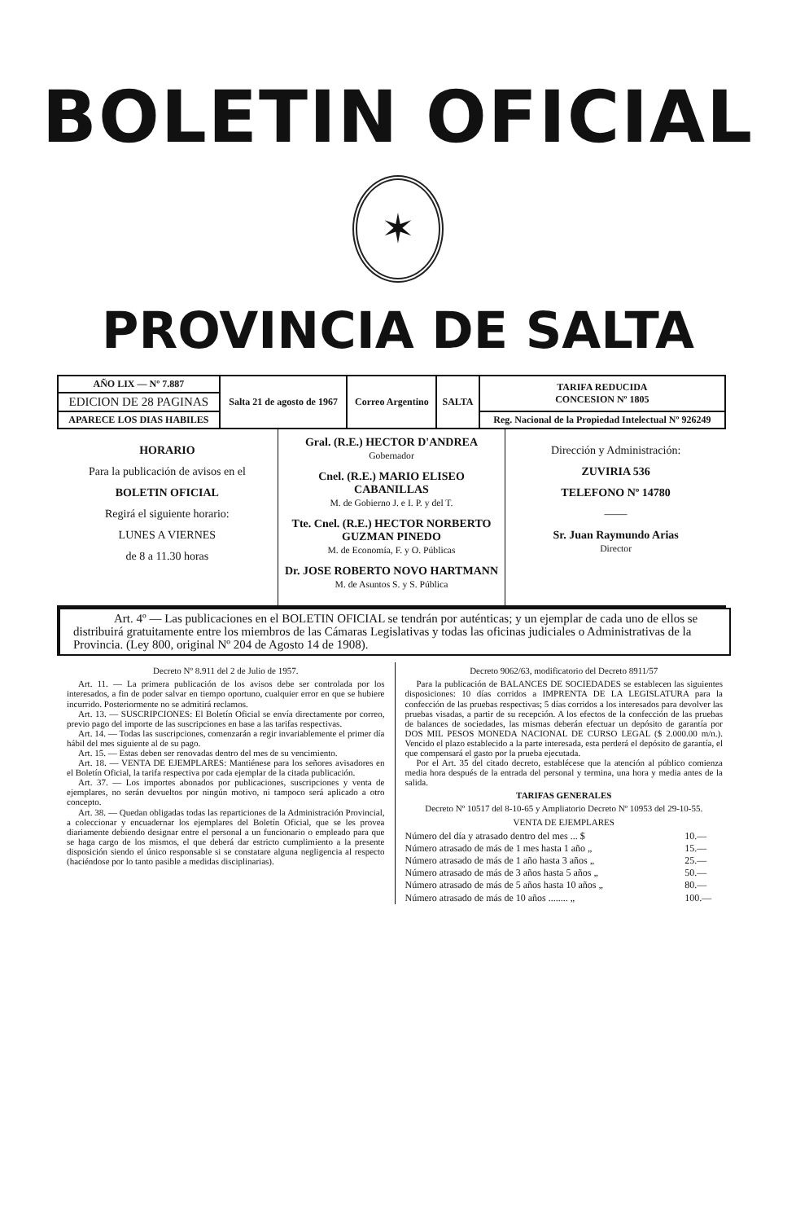BOLETIN OFICIAL
✶
PROVINCIA DE SALTA
| AÑO LIX — Nº 7.887 | Salta 21 de agosto de 1967 | Correo Argentino | SALTA | TARIFA REDUCIDA CONCESION Nº 1805 |
| EDICION DE 28 PAGINAS | | | | |
| APARECE LOS DIAS HABILES | | | | Reg. Nacional de la Propiedad Intelectual Nº 926249 |
| HORARIO Para la publicación de avisos en el BOLETIN OFICIAL Regirá el siguiente horario: LUNES A VIERNES de 8 a 11.30 horas | Gral. (R.E.) HECTOR D'ANDREA Gobernador Cnel. (R.E.) MARIO ELISEO CABANILLAS M. de Gobierno J. e I. P. y del T. Tte. Cnel. (R.E.) HECTOR NORBERTO GUZMAN PINEDO M. de Economía, F. y O. Públicas Dr. JOSE ROBERTO NOVO HARTMANN M. de Asuntos S. y S. Pública | Dirección y Administración: ZUVIRIA 536 TELEFONO Nº 14780 —— Sr. Juan Raymundo Arias Director |
Art. 4º — Las publicaciones en el BOLETIN OFICIAL se tendrán por auténticas; y un ejemplar de cada uno de ellos se distribuirá gratuitamente entre los miembros de las Cámaras Legislativas y todas las oficinas judiciales o Administrativas de la Provincia. (Ley 800, original Nº 204 de Agosto 14 de 1908).
Decreto Nº 8.911 del 2 de Julio de 1957.
Art. 11. — La primera publicación de los avisos debe ser controlada por los interesados, a fin de poder salvar en tiempo oportuno, cualquier error en que se hubiere incurrido. Posteriormente no se admitirá reclamos.
Art. 13. — SUSCRIPCIONES: El Boletín Oficial se envía directamente por correo, previo pago del importe de las suscripciones en base a las tarifas respectivas.
Art. 14. — Todas las suscripciones, comenzarán a regir invariablemente el primer día hábil del mes siguiente al de su pago.
Art. 15. — Estas deben ser renovadas dentro del mes de su vencimiento.
Art. 18. — VENTA DE EJEMPLARES: Mantiénese para los señores avisadores en el Boletín Oficial, la tarifa respectiva por cada ejemplar de la citada publicación.
Art. 37. — Los importes abonados por publicaciones, suscripciones y venta de ejemplares, no serán devueltos por ningún motivo, ni tampoco será aplicado a otro concepto.
Art. 38. — Quedan obligadas todas las reparticiones de la Administración Provincial, a coleccionar y encuadernar los ejemplares del Boletín Oficial, que se les provea diariamente debiendo designar entre el personal a un funcionario o empleado para que se haga cargo de los mismos, el que deberá dar estricto cumplimiento a la presente disposición siendo el único responsable si se constatare alguna negligencia al respecto (haciéndose por lo tanto pasible a medidas disciplinarias).
Decreto 9062/63, modificatorio del Decreto 8911/57
Para la publicación de BALANCES DE SOCIEDADES se establecen las siguientes disposiciones: 10 días corridos a IMPRENTA DE LA LEGISLATURA para la confección de las pruebas respectivas; 5 días corridos a los interesados para devolver las pruebas visadas, a partir de su recepción. A los efectos de la confección de las pruebas de balances de sociedades, las mismas deberán efectuar un depósito de garantía por DOS MIL PESOS MONEDA NACIONAL DE CURSO LEGAL ($ 2.000.00 m/n.). Vencido el plazo establecido a la parte interesada, esta perderá el depósito de garantía, el que compensará el gasto por la prueba ejecutada.
Por el Art. 35 del citado decreto, establécese que la atención al público comienza media hora después de la entrada del personal y termina, una hora y media antes de la salida.
TARIFAS GENERALES
Decreto Nº 10517 del 8-10-65 y Ampliatorio Decreto Nº 10953 del 29-10-55.
VENTA DE EJEMPLARES
| Número del día y atrasado dentro del mes ... $ | 10.— |
| Número atrasado de más de 1 mes hasta 1 año „ | 15.— |
| Número atrasado de más de 1 año hasta 3 años „ | 25.— |
| Número atrasado de más de 3 años hasta 5 años „ | 50.— |
| Número atrasado de más de 5 años hasta 10 años „ | 80.— |
| Número atrasado de más de 10 años ........ „ | 100.— |